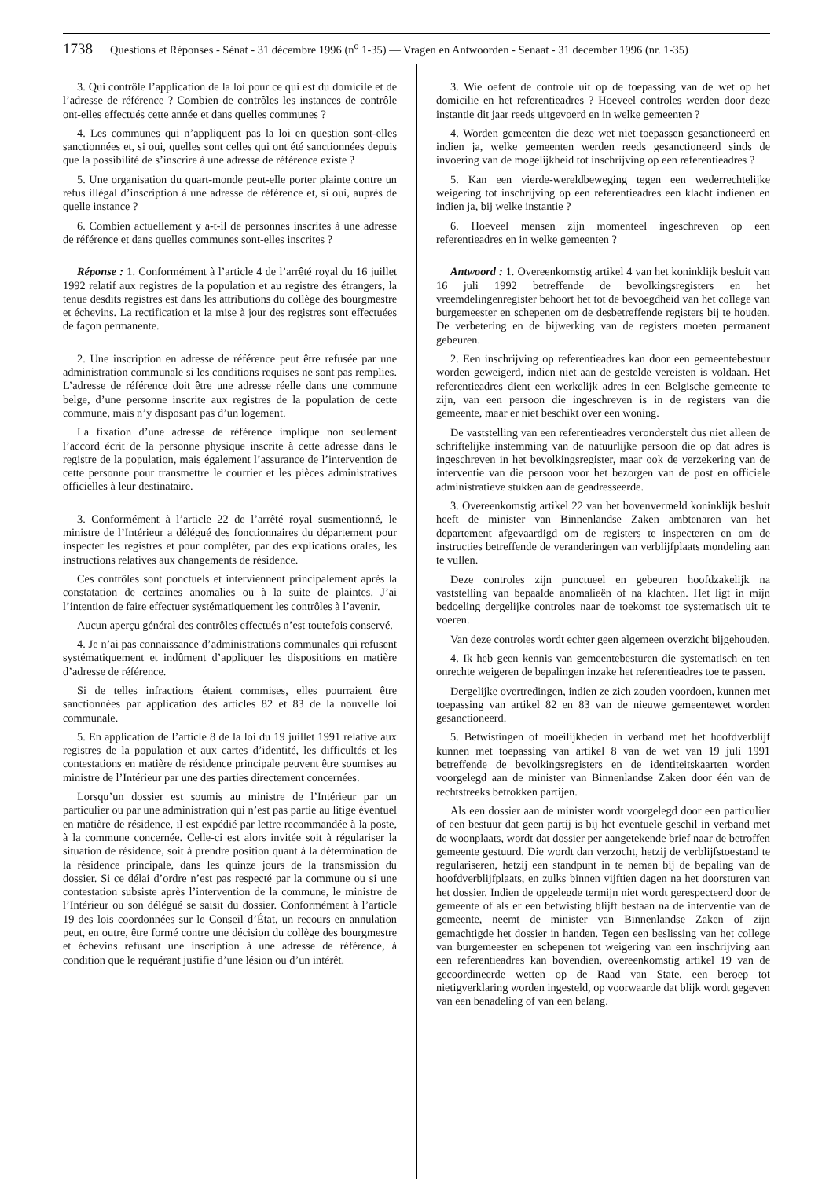1738 Questions et Réponses - Sénat - 31 décembre 1996 (n<sup>o</sup> 1-35) — Vragen en Antwoorden - Senaat - 31 december 1996 (nr. 1-35)
3. Qui contrôle l’application de la loi pour ce qui est du domicile et de l’adresse de référence ? Combien de contrôles les instances de contrôle ont-elles effectués cette année et dans quelles communes ?
4. Les communes qui n’appliquent pas la loi en question sont-elles sanctionnées et, si oui, quelles sont celles qui ont été sanctionnées depuis que la possibilité de s’inscrire à une adresse de référence existe ?
5. Une organisation du quart-monde peut-elle porter plainte contre un refus illégal d’inscription à une adresse de référence et, si oui, auprès de quelle instance ?
6. Combien actuellement y a-t-il de personnes inscrites à une adresse de référence et dans quelles communes sont-elles inscrites ?
Réponse : 1. Conformément à l’article 4 de l’arrêté royal du 16 juillet 1992 relatif aux registres de la population et au registre des étrangers, la tenue desdits registres est dans les attributions du collège des bourgmestre et échevins. La rectification et la mise à jour des registres sont effectuées de façon permanente.
2. Une inscription en adresse de référence peut être refusée par une administration communale si les conditions requises ne sont pas remplies. L’adresse de référence doit être une adresse réelle dans une commune belge, d’une personne inscrite aux registres de la population de cette commune, mais n’y disposant pas d’un logement.
La fixation d’une adresse de référence implique non seulement l’accord écrit de la personne physique inscrite à cette adresse dans le registre de la population, mais également l’assurance de l’intervention de cette personne pour transmettre le courrier et les pièces administratives officielles à leur destinataire.
3. Conformément à l’article 22 de l’arrêté royal susmentionné, le ministre de l’Intérieur a délégué des fonctionnaires du département pour inspecter les registres et pour compléter, par des explications orales, les instructions relatives aux changements de résidence.
Ces contrôles sont ponctuels et interviennent principalement après la constatation de certaines anomalies ou à la suite de plaintes. J’ai l’intention de faire effectuer systématiquement les contrôles à l’avenir.
Aucun aperçu général des contrôles effectués n’est toutefois conservé.
4. Je n’ai pas connaissance d’administrations communales qui refusent systématiquement et indûment d’appliquer les dispositions en matière d’adresse de référence.
Si de telles infractions étaient commises, elles pourraient être sanctionnées par application des articles 82 et 83 de la nouvelle loi communale.
5. En application de l’article 8 de la loi du 19 juillet 1991 relative aux registres de la population et aux cartes d’identité, les difficultés et les contestations en matière de résidence principale peuvent être soumises au ministre de l’Intérieur par une des parties directement concernées.
Lorsqu’un dossier est soumis au ministre de l’Intérieur par un particulier ou par une administration qui n’est pas partie au litige éventuel en matière de résidence, il est expédié par lettre recommandée à la poste, à la commune concernée. Celle-ci est alors invitée soit à régulariser la situation de résidence, soit à prendre position quant à la détermination de la résidence principale, dans les quinze jours de la transmission du dossier. Si ce délai d’ordre n’est pas respecté par la commune ou si une contestation subsiste après l’intervention de la commune, le ministre de l’Intérieur ou son délégué se saisit du dossier. Conformément à l’article 19 des lois coordonnées sur le Conseil d’État, un recours en annulation peut, en outre, être formé contre une décision du collège des bourgmestre et échevins refusant une inscription à une adresse de référence, à condition que le requérant justifie d’une lésion ou d’un intérêt.
3. Wie oefent de controle uit op de toepassing van de wet op het domicilie en het referentieadres ? Hoeveel controles werden door deze instantie dit jaar reeds uitgevoerd en in welke gemeenten ?
4. Worden gemeenten die deze wet niet toepassen gesanctioneerd en indien ja, welke gemeenten werden reeds gesanctioneerd sinds de invoering van de mogelijkheid tot inschrijving op een referentieadres ?
5. Kan een vierde-wereldbeweging tegen een wederrechtelijke weigering tot inschrijving op een referentieadres een klacht indienen en indien ja, bij welke instantie ?
6. Hoeveel mensen zijn momenteel ingeschreven op een referentieadres en in welke gemeenten ?
Antwoord : 1. Overeenkomstig artikel 4 van het koninklijk besluit van 16 juli 1992 betreffende de bevolkingsregisters en het vreemdelingenregister behoort het tot de bevoegdheid van het college van burgemeester en schepenen om de desbetreffende registers bij te houden. De verbetering en de bijwerking van de registers moeten permanent gebeuren.
2. Een inschrijving op referentieadres kan door een gemeentebestuur worden geweigerd, indien niet aan de gestelde vereisten is voldaan. Het referentieadres dient een werkelijk adres in een Belgische gemeente te zijn, van een persoon die ingeschreven is in de registers van die gemeente, maar er niet beschikt over een woning.
De vaststelling van een referentieadres veronderstelt dus niet alleen de schriftelijke instemming van de natuurlijke persoon die op dat adres is ingeschreven in het bevolkingsregister, maar ook de verzekering van de interventie van die persoon voor het bezorgen van de post en officiele administratieve stukken aan de geadresseerde.
3. Overeenkomstig artikel 22 van het bovenvermeld koninklijk besluit heeft de minister van Binnenlandse Zaken ambtenaren van het departement afgevaardigd om de registers te inspecteren en om de instructies betreffende de veranderingen van verblijfplaats mondeling aan te vullen.
Deze controles zijn punctueel en gebeuren hoofdzakelijk na vaststelling van bepaalde anomalieën of na klachten. Het ligt in mijn bedoeling dergelijke controles naar de toekomst toe systematisch uit te voeren.
Van deze controles wordt echter geen algemeen overzicht bijgehouden.
4. Ik heb geen kennis van gemeentebesturen die systematisch en ten onrechte weigeren de bepalingen inzake het referentieadres toe te passen.
Dergelijke overtredingen, indien ze zich zouden voordoen, kunnen met toepassing van artikel 82 en 83 van de nieuwe gemeentewet worden gesanctioneerd.
5. Betwistingen of moeilijkheden in verband met het hoofdverblijf kunnen met toepassing van artikel 8 van de wet van 19 juli 1991 betreffende de bevolkingsregisters en de identiteitskaarten worden voorgelegd aan de minister van Binnenlandse Zaken door één van de rechtstreeks betrokken partijen.
Als een dossier aan de minister wordt voorgelegd door een particulier of een bestuur dat geen partij is bij het eventuele geschil in verband met de woonplaats, wordt dat dossier per aangetekende brief naar de betroffen gemeente gestuurd. Die wordt dan verzocht, hetzij de verblijfstoestand te regulariseren, hetzij een standpunt in te nemen bij de bepaling van de hoofdverblijfplaats, en zulks binnen vijftien dagen na het doorsturen van het dossier. Indien de opgelegde termijn niet wordt gerespecteerd door de gemeente of als er een betwisting blijft bestaan na de interventie van de gemeente, neemt de minister van Binnenlandse Zaken of zijn gemachtigde het dossier in handen. Tegen een beslissing van het college van burgemeester en schepenen tot weigering van een inschrijving aan een referentieadres kan bovendien, overeenkomstig artikel 19 van de gecoordineerde wetten op de Raad van State, een beroep tot nietigverklaring worden ingesteld, op voorwaarde dat blijk wordt gegeven van een benadeling of van een belang.